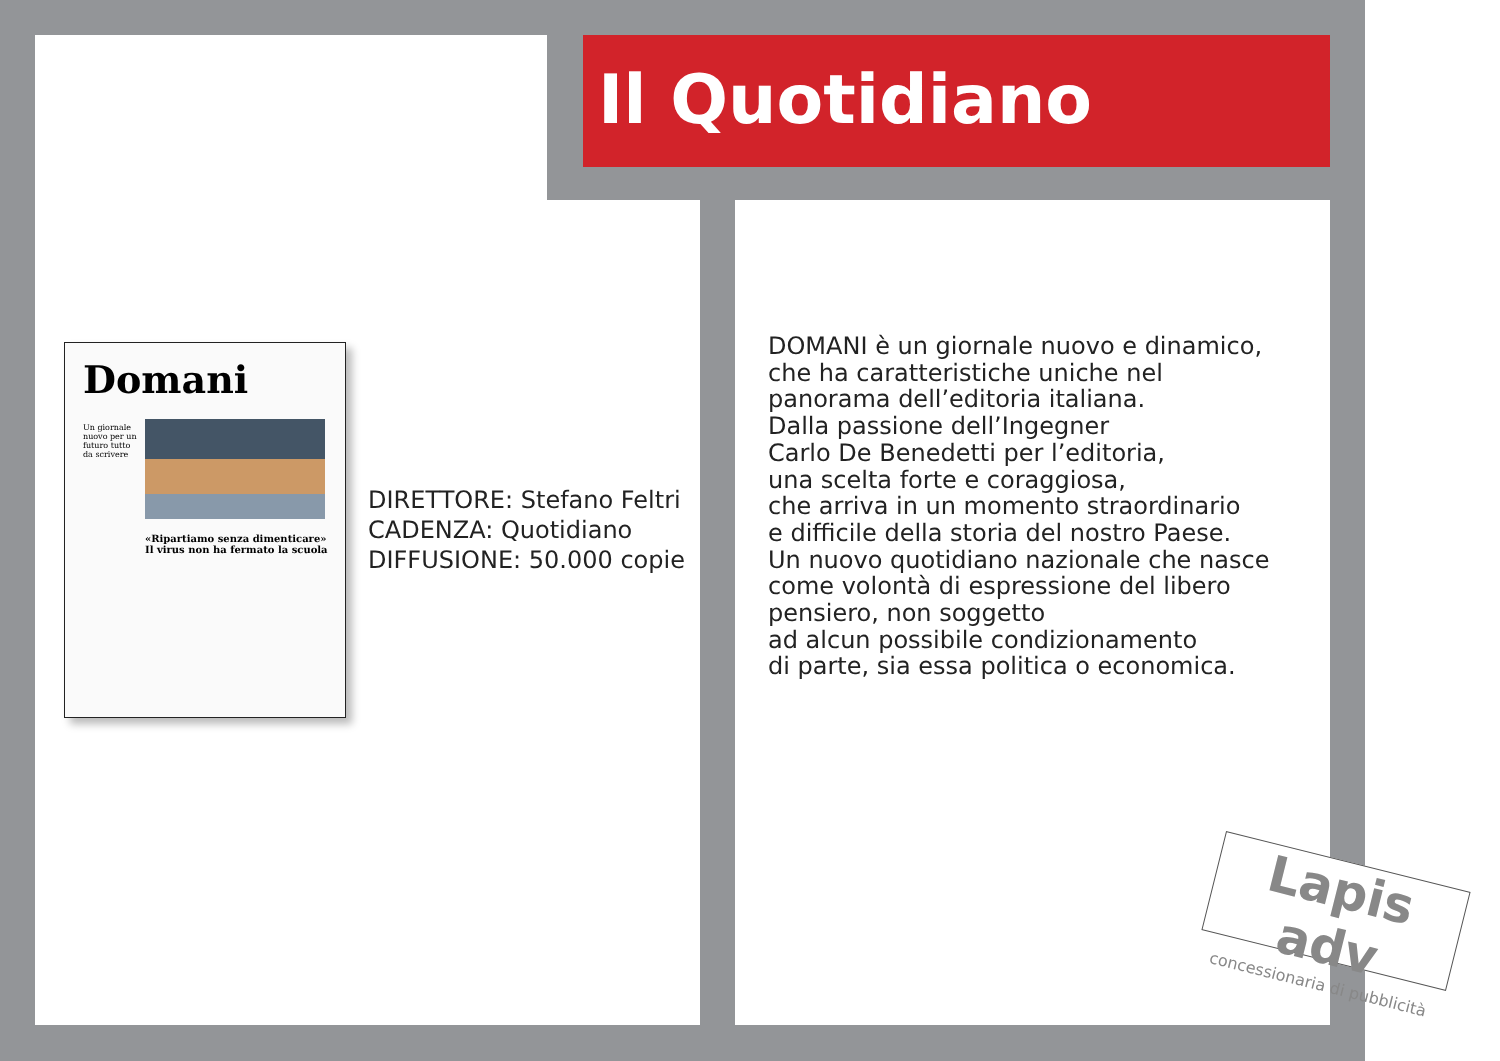Il Quotidiano
Domani
Un giornale nuovo per un futuro tutto da scrivere
«Ripartiamo senza dimenticare» Il virus non ha fermato la scuola
DIRETTORE: Stefano Feltri
CADENZA: Quotidiano
DIFFUSIONE: 50.000 copie
DOMANI è un giornale nuovo e dinamico,
che ha caratteristiche uniche nel
panorama dell’editoria italiana.
Dalla passione dell’Ingegner
Carlo De Benedetti per l’editoria,
una scelta forte e coraggiosa,
che arriva in un momento straordinario
e difficile della storia del nostro Paese.
Un nuovo quotidiano nazionale che nasce
come volontà di espressione del libero
pensiero, non soggetto
ad alcun possibile condizionamento
di parte, sia essa politica o economica.
Lapis adv
concessionaria di pubblicità